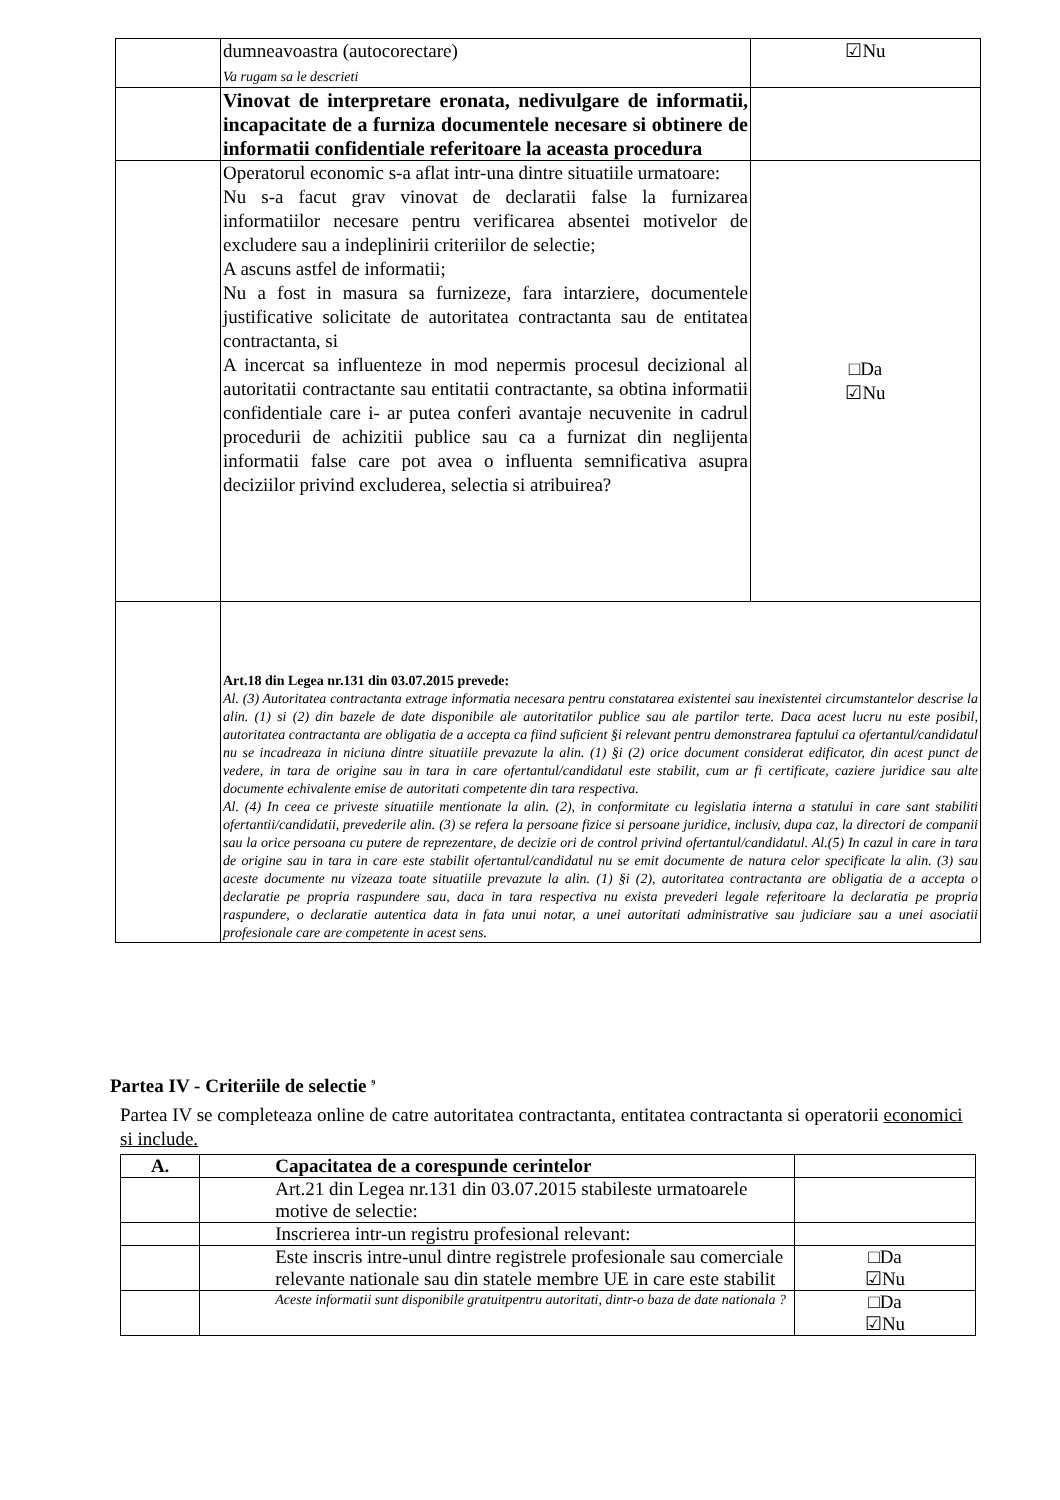| | dumneavoastra (autocorectare) Va rugam sa le descrieti | ☑Nu |
| | Vinovat de interpretare eronata, nedivulgare de informatii, incapacitate de a furniza documentele necesare si obtinere de informatii confidentiale referitoare la aceasta procedura | |
| | Operatorul economic s-a aflat intr-una dintre situatiile urmatoare: Nu s-a facut grav vinovat de declaratii false la furnizarea informatiilor necesare pentru verificarea absentei motivelor de excludere sau a indeplinirii criteriilor de selectie; A ascuns astfel de informatii; Nu a fost in masura sa furnizeze, fara intarziere, documentele justificative solicitate de autoritatea contractanta sau de entitatea contractanta, si A incercat sa influenteze in mod nepermis procesul decizional al autoritatii contractante sau entitatii contractante, sa obtina informatii confidentiale care i- ar putea conferi avantaje necuvenite in cadrul procedurii de achizitii publice sau ca a furnizat din neglijenta informatii false care pot avea o influenta semnificativa asupra deciziilor privind excluderea, selectia si atribuirea? | □Da ☑Nu |
| | Art.18 din Legea nr.131 din 03.07.2015 prevede: Al. (3) Autoritatea contractanta extrage informatia necesara pentru constatarea existentei sau inexistentei circumstantelor descrise la alin. (1) si (2) din bazele de date disponibile ale autoritatilor publice sau ale partilor terte. Daca acest lucru nu este posibil, autoritatea contractanta are obligatia de a accepta ca fiind suficient §i relevant pentru demonstrarea faptului ca ofertantul/candidatul nu se incadreaza in niciuna dintre situatiile prevazute la alin. (1) §i (2) orice document considerat edificator, din acest punct de vedere, in tara de origine sau in tara in care ofertantul/candidatul este stabilit, cum ar fi certificate, caziere juridice sau alte documente echivalente emise de autoritati competente din tara respectiva. Al. (4) In ceea ce priveste situatiile mentionate la alin. (2), in conformitate cu legislatia interna a statului in care sant stabiliti ofertantii/candidatii, prevederile alin. (3) se refera la persoane fizice si persoane juridice, inclusiv, dupa caz, la directori de companii sau la orice persoana cu putere de reprezentare, de decizie ori de control privind ofertantul/candidatul. Al.(5) In cazul in care in tara de origine sau in tara in care este stabilit ofertantul/candidatul nu se emit documente de natura celor specificate la alin. (3) sau aceste documente nu vizeaza toate situatiile prevazute la alin. (1) §i (2), autoritatea contractanta are obligatia de a accepta o declaratie pe propria raspundere sau, daca in tara respectiva nu exista prevederi legale referitoare la declaratia pe propria raspundere, o declaratie autentica data in fata unui notar, a unei autoritati administrative sau judiciare sau a unei asociatii profesionale care are competente in acest sens. | |
Partea IV - Criteriile de selectie <sup>9</sup>
Partea IV se completeaza online de catre autoritatea contractanta, entitatea contractanta si operatorii economici si include.
| A. | Capacitatea de a corespunde cerintelor | |
| --- | --- | --- |
| | Art.21 din Legea nr.131 din 03.07.2015 stabileste urmatoarele motive de selectie: | |
| | Inscrierea intr-un registru profesional relevant: | |
| | Este inscris intre-unul dintre registrele profesionale sau comerciale relevante nationale sau din statele membre UE in care este stabilit | □Da ☑Nu |
| | Aceste informatii sunt disponibile gratuitpentru autoritati, dintr-o baza de date nationala ? | □Da ☑Nu |